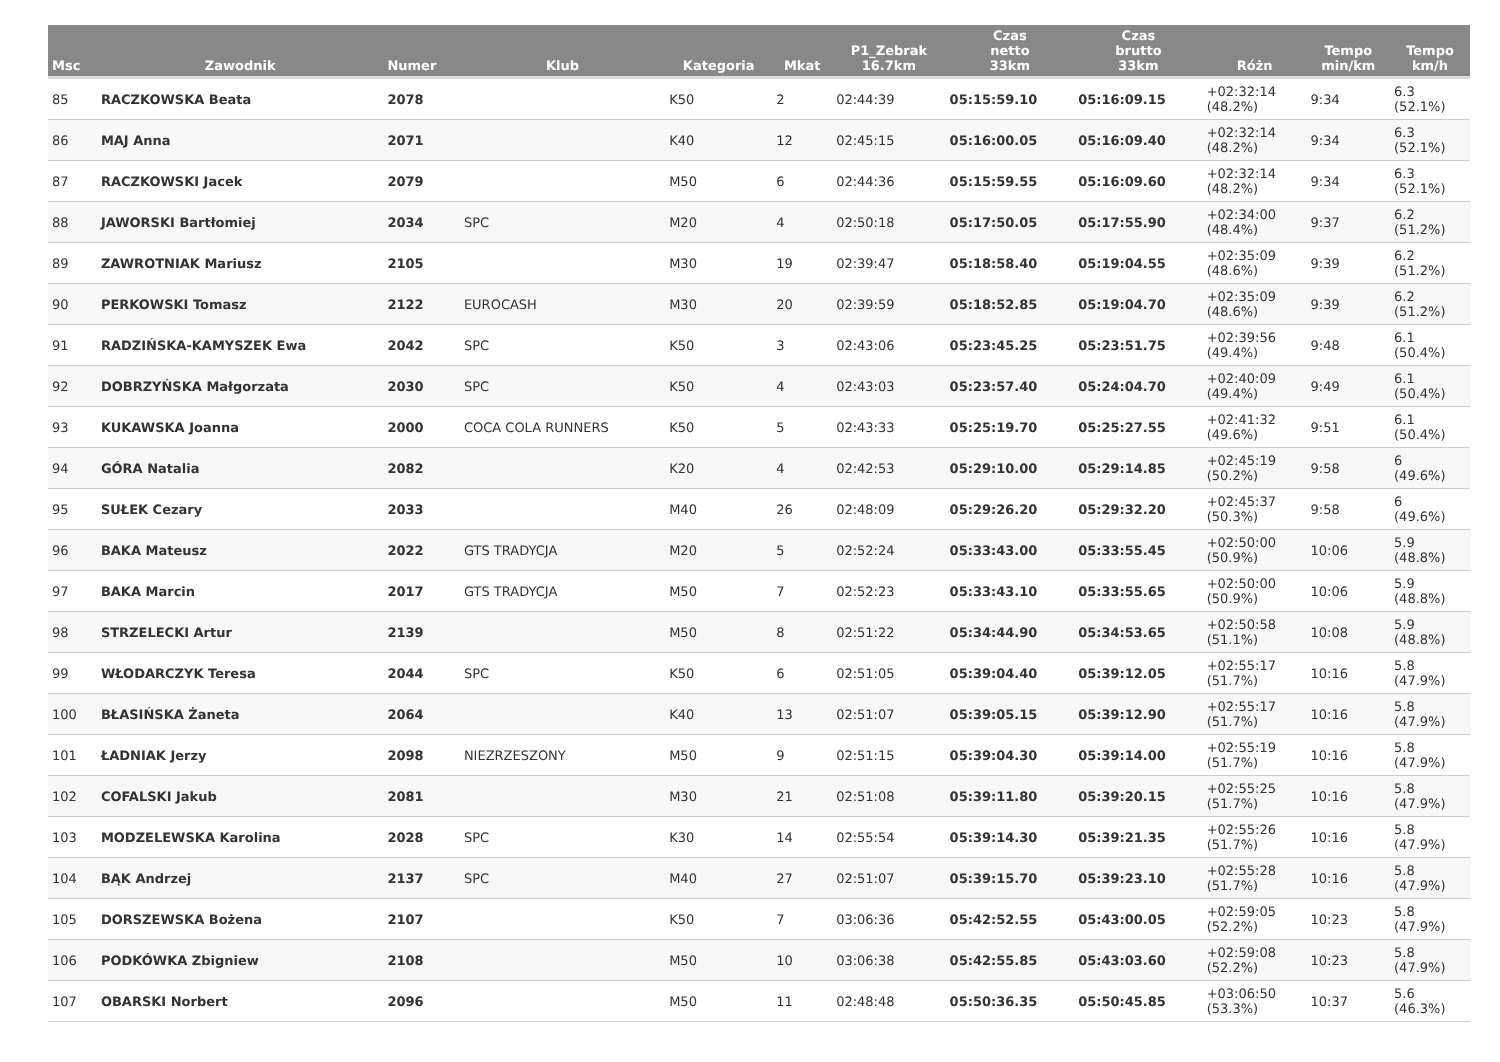| Msc | Zawodnik | Numer | Klub | Kategoria | Mkat | P1_Zebrak 16.7km | Czas netto 33km | Czas brutto 33km | Różn | Tempo min/km | Tempo km/h |
| --- | --- | --- | --- | --- | --- | --- | --- | --- | --- | --- | --- |
| 85 | RACZKOWSKA Beata | 2078 | | K50 | 2 | 02:44:39 | 05:15:59.10 | 05:16:09.15 | +02:32:14 (48.2%) | 9:34 | 6.3 (52.1%) |
| 86 | MAJ Anna | 2071 | | K40 | 12 | 02:45:15 | 05:16:00.05 | 05:16:09.40 | +02:32:14 (48.2%) | 9:34 | 6.3 (52.1%) |
| 87 | RACZKOWSKI Jacek | 2079 | | M50 | 6 | 02:44:36 | 05:15:59.55 | 05:16:09.60 | +02:32:14 (48.2%) | 9:34 | 6.3 (52.1%) |
| 88 | JAWORSKI Bartłomiej | 2034 | SPC | M20 | 4 | 02:50:18 | 05:17:50.05 | 05:17:55.90 | +02:34:00 (48.4%) | 9:37 | 6.2 (51.2%) |
| 89 | ZAWROTNIAK Mariusz | 2105 | | M30 | 19 | 02:39:47 | 05:18:58.40 | 05:19:04.55 | +02:35:09 (48.6%) | 9:39 | 6.2 (51.2%) |
| 90 | PERKOWSKI Tomasz | 2122 | EUROCASH | M30 | 20 | 02:39:59 | 05:18:52.85 | 05:19:04.70 | +02:35:09 (48.6%) | 9:39 | 6.2 (51.2%) |
| 91 | RADZIŃSKA-KAMYSZEK Ewa | 2042 | SPC | K50 | 3 | 02:43:06 | 05:23:45.25 | 05:23:51.75 | +02:39:56 (49.4%) | 9:48 | 6.1 (50.4%) |
| 92 | DOBRZYŃSKA Małgorzata | 2030 | SPC | K50 | 4 | 02:43:03 | 05:23:57.40 | 05:24:04.70 | +02:40:09 (49.4%) | 9:49 | 6.1 (50.4%) |
| 93 | KUKAWSKA Joanna | 2000 | COCA COLA RUNNERS | K50 | 5 | 02:43:33 | 05:25:19.70 | 05:25:27.55 | +02:41:32 (49.6%) | 9:51 | 6.1 (50.4%) |
| 94 | GÓRA Natalia | 2082 | | K20 | 4 | 02:42:53 | 05:29:10.00 | 05:29:14.85 | +02:45:19 (50.2%) | 9:58 | 6 (49.6%) |
| 95 | SUŁEK Cezary | 2033 | | M40 | 26 | 02:48:09 | 05:29:26.20 | 05:29:32.20 | +02:45:37 (50.3%) | 9:58 | 6 (49.6%) |
| 96 | BAKA Mateusz | 2022 | GTS TRADYCJA | M20 | 5 | 02:52:24 | 05:33:43.00 | 05:33:55.45 | +02:50:00 (50.9%) | 10:06 | 5.9 (48.8%) |
| 97 | BAKA Marcin | 2017 | GTS TRADYCJA | M50 | 7 | 02:52:23 | 05:33:43.10 | 05:33:55.65 | +02:50:00 (50.9%) | 10:06 | 5.9 (48.8%) |
| 98 | STRZELECKI Artur | 2139 | | M50 | 8 | 02:51:22 | 05:34:44.90 | 05:34:53.65 | +02:50:58 (51.1%) | 10:08 | 5.9 (48.8%) |
| 99 | WŁODARCZYK Teresa | 2044 | SPC | K50 | 6 | 02:51:05 | 05:39:04.40 | 05:39:12.05 | +02:55:17 (51.7%) | 10:16 | 5.8 (47.9%) |
| 100 | BŁASIŃSKA Żaneta | 2064 | | K40 | 13 | 02:51:07 | 05:39:05.15 | 05:39:12.90 | +02:55:17 (51.7%) | 10:16 | 5.8 (47.9%) |
| 101 | ŁADNIAK Jerzy | 2098 | NIEZRZESZONY | M50 | 9 | 02:51:15 | 05:39:04.30 | 05:39:14.00 | +02:55:19 (51.7%) | 10:16 | 5.8 (47.9%) |
| 102 | COFALSKI Jakub | 2081 | | M30 | 21 | 02:51:08 | 05:39:11.80 | 05:39:20.15 | +02:55:25 (51.7%) | 10:16 | 5.8 (47.9%) |
| 103 | MODZELEWSKA Karolina | 2028 | SPC | K30 | 14 | 02:55:54 | 05:39:14.30 | 05:39:21.35 | +02:55:26 (51.7%) | 10:16 | 5.8 (47.9%) |
| 104 | BĄK Andrzej | 2137 | SPC | M40 | 27 | 02:51:07 | 05:39:15.70 | 05:39:23.10 | +02:55:28 (51.7%) | 10:16 | 5.8 (47.9%) |
| 105 | DORSZEWSKA Bożena | 2107 | | K50 | 7 | 03:06:36 | 05:42:52.55 | 05:43:00.05 | +02:59:05 (52.2%) | 10:23 | 5.8 (47.9%) |
| 106 | PODKÓWKA Zbigniew | 2108 | | M50 | 10 | 03:06:38 | 05:42:55.85 | 05:43:03.60 | +02:59:08 (52.2%) | 10:23 | 5.8 (47.9%) |
| 107 | OBARSKI Norbert | 2096 | | M50 | 11 | 02:48:48 | 05:50:36.35 | 05:50:45.85 | +03:06:50 (53.3%) | 10:37 | 5.6 (46.3%) |